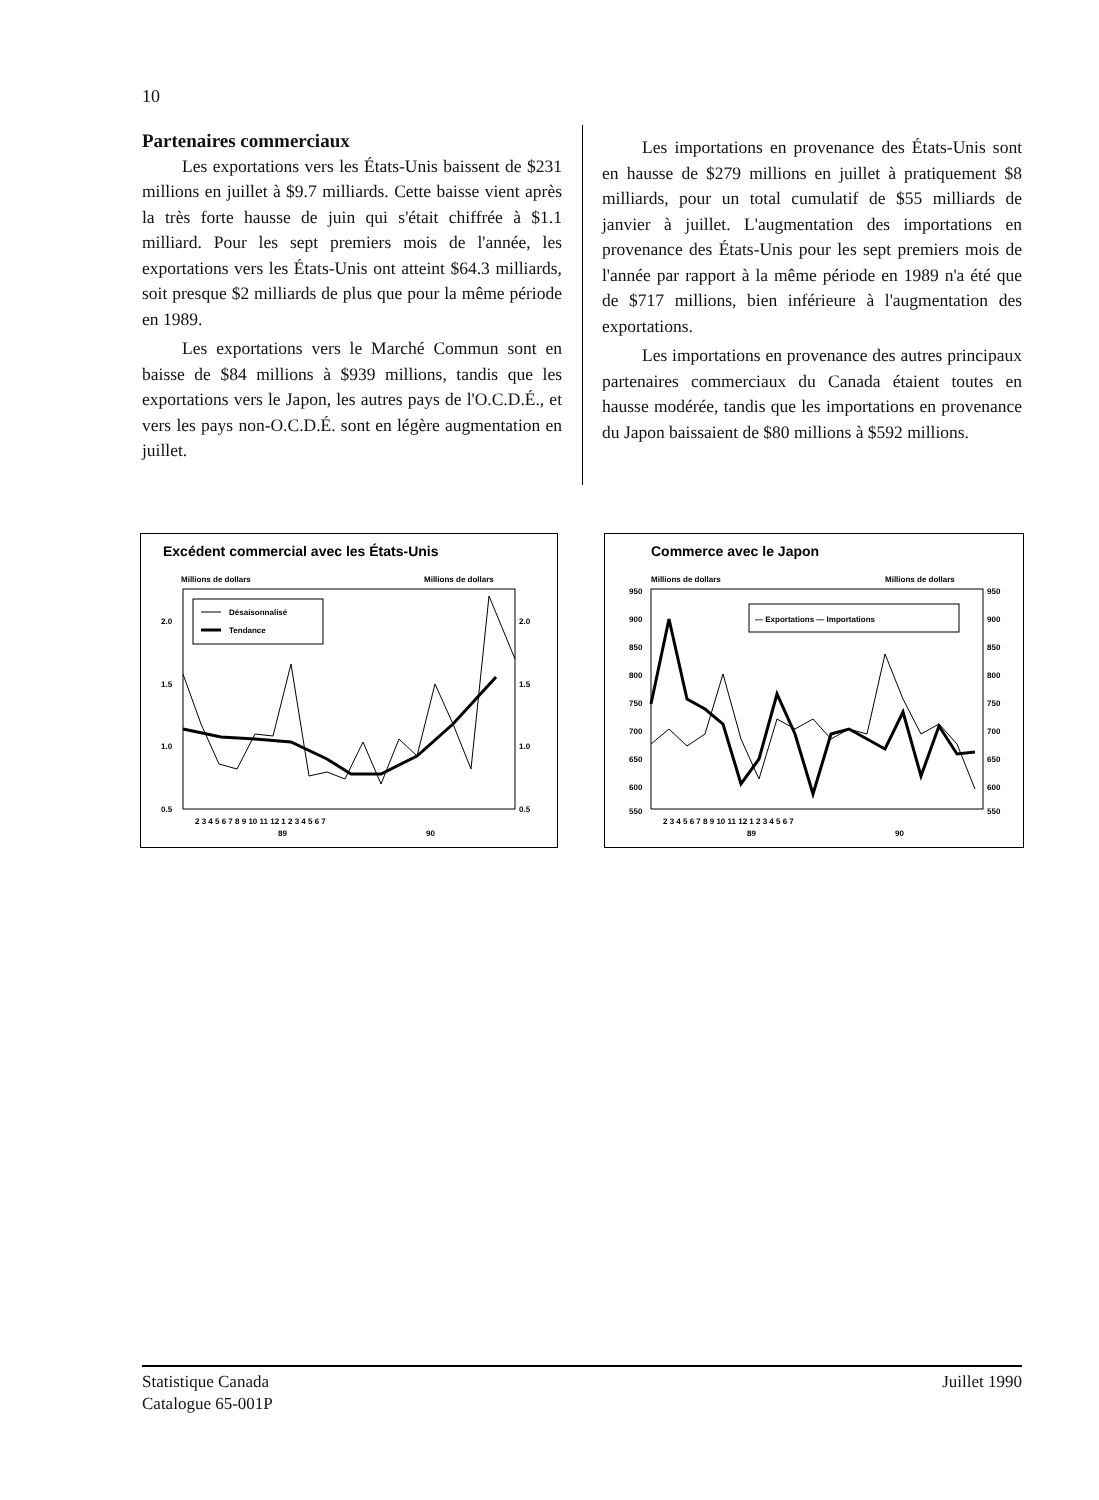10
Partenaires commerciaux
Les exportations vers les États-Unis baissent de $231 millions en juillet à $9.7 milliards. Cette baisse vient après la très forte hausse de juin qui s'était chiffrée à $1.1 milliard. Pour les sept premiers mois de l'année, les exportations vers les États-Unis ont atteint $64.3 milliards, soit presque $2 milliards de plus que pour la même période en 1989.
Les exportations vers le Marché Commun sont en baisse de $84 millions à $939 millions, tandis que les exportations vers le Japon, les autres pays de l'O.C.D.É., et vers les pays non-O.C.D.É. sont en légère augmentation en juillet.
Les importations en provenance des États-Unis sont en hausse de $279 millions en juillet à pratiquement $8 milliards, pour un total cumulatif de $55 milliards de janvier à juillet. L'augmentation des importations en provenance des États-Unis pour les sept premiers mois de l'année par rapport à la même période en 1989 n'a été que de $717 millions, bien inférieure à l'augmentation des exportations.
Les importations en provenance des autres principaux partenaires commerciaux du Canada étaient toutes en hausse modérée, tandis que les importations en provenance du Japon baissaient de $80 millions à $592 millions.
Excédent commercial avec les États-Unis
Millions de dollars
Millions de dollars
Désaisonnalisé
Tendance
2.0
1.5
1.0
0.5
2.0
1.5
1.0
0.5
2 3 4 5 6 7 8 9 10 11 12 1 2 3 4 5 6 7
89
90
Commerce avec le Japon
Millions de dollars
Millions de dollars
— Exportations — Importations
950
900
850
800
750
700
650
600
550
950
900
850
800
750
700
650
600
550
2 3 4 5 6 7 8 9 10 11 12 1 2 3 4 5 6 7
89
90
Statistique Canada
Catalogue 65-001P
Juillet 1990